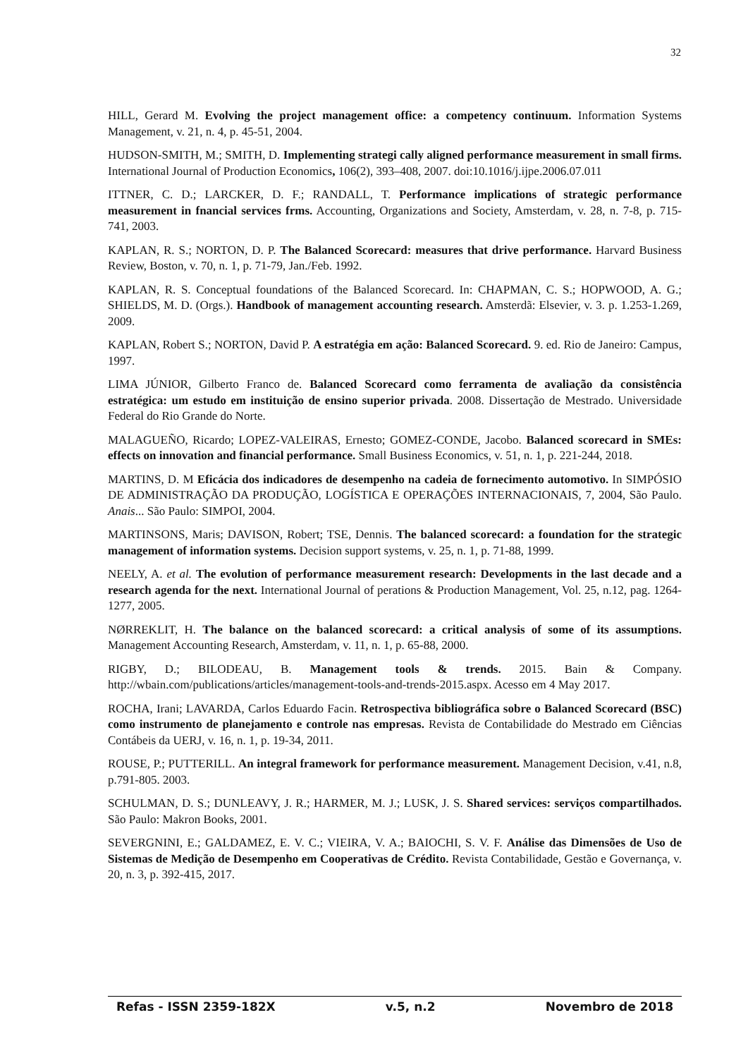32
HILL, Gerard M. Evolving the project management office: a competency continuum. Information Systems Management, v. 21, n. 4, p. 45-51, 2004.
HUDSON-SMITH, M.; SMITH, D. Implementing strategi cally aligned performance measurement in small firms. International Journal of Production Economics, 106(2), 393–408, 2007. doi:10.1016/j.ijpe.2006.07.011
ITTNER, C. D.; LARCKER, D. F.; RANDALL, T. Performance implications of strategic performance measurement in fnancial services frms. Accounting, Organizations and Society, Amsterdam, v. 28, n. 7-8, p. 715-741, 2003.
KAPLAN, R. S.; NORTON, D. P. The Balanced Scorecard: measures that drive performance. Harvard Business Review, Boston, v. 70, n. 1, p. 71-79, Jan./Feb. 1992.
KAPLAN, R. S. Conceptual foundations of the Balanced Scorecard. In: CHAPMAN, C. S.; HOPWOOD, A. G.; SHIELDS, M. D. (Orgs.). Handbook of management accounting research. Amsterdã: Elsevier, v. 3. p. 1.253-1.269, 2009.
KAPLAN, Robert S.; NORTON, David P. A estratégia em ação: Balanced Scorecard. 9. ed. Rio de Janeiro: Campus, 1997.
LIMA JÚNIOR, Gilberto Franco de. Balanced Scorecard como ferramenta de avaliação da consistência estratégica: um estudo em instituição de ensino superior privada. 2008. Dissertação de Mestrado. Universidade Federal do Rio Grande do Norte.
MALAGUEÑO, Ricardo; LOPEZ-VALEIRAS, Ernesto; GOMEZ-CONDE, Jacobo. Balanced scorecard in SMEs: effects on innovation and financial performance. Small Business Economics, v. 51, n. 1, p. 221-244, 2018.
MARTINS, D. M Eficácia dos indicadores de desempenho na cadeia de fornecimento automotivo. In SIMPÓSIO DE ADMINISTRAÇÃO DA PRODUÇÃO, LOGÍSTICA E OPERAÇÕES INTERNACIONAIS, 7, 2004, São Paulo. Anais... São Paulo: SIMPOI, 2004.
MARTINSONS, Maris; DAVISON, Robert; TSE, Dennis. The balanced scorecard: a foundation for the strategic management of information systems. Decision support systems, v. 25, n. 1, p. 71-88, 1999.
NEELY, A. et al. The evolution of performance measurement research: Developments in the last decade and a research agenda for the next. International Journal of perations & Production Management, Vol. 25, n.12, pag. 1264-1277, 2005.
NØRREKLIT, H. The balance on the balanced scorecard: a critical analysis of some of its assumptions. Management Accounting Research, Amsterdam, v. 11, n. 1, p. 65-88, 2000.
RIGBY, D.; BILODEAU, B. Management tools & trends. 2015. Bain & Company. http://wbain.com/publications/articles/management-tools-and-trends-2015.aspx. Acesso em 4 May 2017.
ROCHA, Irani; LAVARDA, Carlos Eduardo Facin. Retrospectiva bibliográfica sobre o Balanced Scorecard (BSC) como instrumento de planejamento e controle nas empresas. Revista de Contabilidade do Mestrado em Ciências Contábeis da UERJ, v. 16, n. 1, p. 19-34, 2011.
ROUSE, P.; PUTTERILL. An integral framework for performance measurement. Management Decision, v.41, n.8, p.791-805. 2003.
SCHULMAN, D. S.; DUNLEAVY, J. R.; HARMER, M. J.; LUSK, J. S. Shared services: serviços compartilhados. São Paulo: Makron Books, 2001.
SEVERGNINI, E.; GALDAMEZ, E. V. C.; VIEIRA, V. A.; BAIOCHI, S. V. F. Análise das Dimensões de Uso de Sistemas de Medição de Desempenho em Cooperativas de Crédito. Revista Contabilidade, Gestão e Governança, v. 20, n. 3, p. 392-415, 2017.
Refas - ISSN 2359-182X v.5, n.2 Novembro de 2018